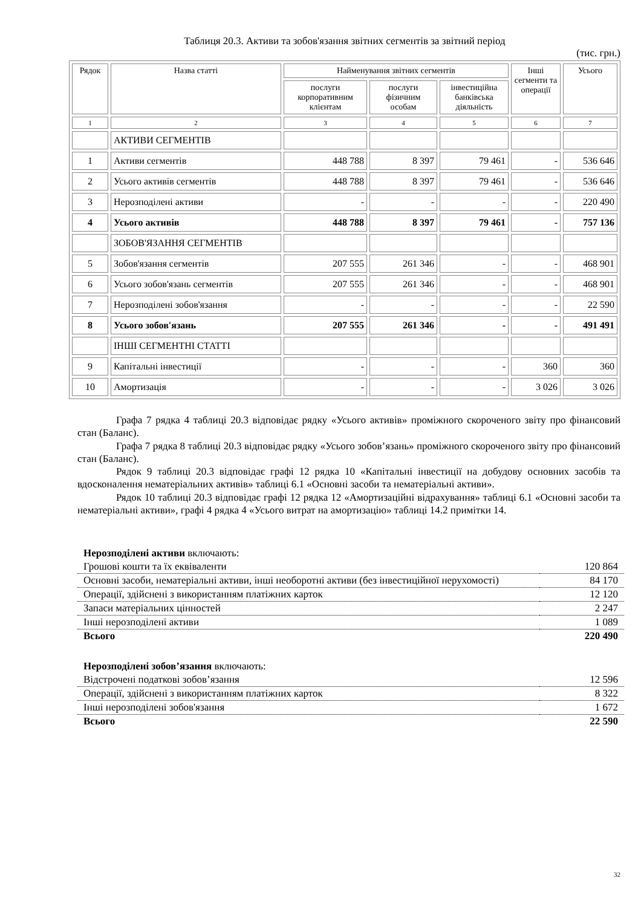Таблиця 20.3. Активи та зобов'язання звітних сегментів за звітний період
(тис. грн.)
| Рядок | Назва статті | Найменування звітних сегментів | | | Інші сегменти та операції | Усього |
| --- | --- | --- | --- | --- | --- | --- |
| | | послуги корпоративним клієнтам | послуги фізичним особам | інвестиційна банківська діяльність | | |
| 1 | 2 | 3 | 4 | 5 | 6 | 7 |
| | АКТИВИ СЕГМЕНТІВ | | | | | |
| 1 | Активи сегментів | 448 788 | 8 397 | 79 461 | - | 536 646 |
| 2 | Усього активів сегментів | 448 788 | 8 397 | 79 461 | - | 536 646 |
| 3 | Нерозподілені активи | - | - | - | - | 220 490 |
| 4 | Усього активів | 448 788 | 8 397 | 79 461 | - | 757 136 |
| | ЗОБОВ'ЯЗАННЯ СЕГМЕНТІВ | | | | | |
| 5 | Зобов'язання сегментів | 207 555 | 261 346 | - | - | 468 901 |
| 6 | Усього зобов'язань сегментів | 207 555 | 261 346 | - | - | 468 901 |
| 7 | Нерозподілені зобов'язання | - | - | - | - | 22 590 |
| 8 | Усього зобов'язань | 207 555 | 261 346 | - | - | 491 491 |
| | ІНШІ СЕГМЕНТНІ СТАТТІ | | | | | |
| 9 | Капітальні інвестиції | - | - | - | 360 | 360 |
| 10 | Амортизація | - | - | - | 3 026 | 3 026 |
Графа 7 рядка 4 таблиці 20.3 відповідає рядку «Усього активів» проміжного скороченого звіту про фінансовий стан (Баланс).
Графа 7 рядка 8 таблиці 20.3 відповідає рядку «Усього зобов’язань» проміжного скороченого звіту про фінансовий стан (Баланс).
Рядок 9 таблиці 20.3 відповідає графі 12 рядка 10 «Капітальні інвестиції на добудову основних засобів та вдосконалення нематеріальних активів» таблиці 6.1 «Основні засоби та нематеріальні активи».
Рядок 10 таблиці 20.3 відповідає графі 12 рядка 12 «Амортизаційні відрахування» таблиці 6.1 «Основні засоби та нематеріальні активи», графі 4 рядка 4 «Усього витрат на амортизацію» таблиці 14.2 примітки 14.
| Нерозподілені активи включають: | |
| Грошові кошти та їх еквіваленти | 120 864 |
| Основні засоби, нематеріальні активи, інші необоротні активи (без інвестиційної нерухомості) | 84 170 |
| Операції, здійснені з використанням платіжних карток | 12 120 |
| Запаси матеріальних цінностей | 2 247 |
| Інші нерозподілені активи | 1 089 |
| Всього | 220 490 |
| Нерозподілені зобов’язання включають: | |
| Відстрочені податкові зобов’язання | 12 596 |
| Операції, здійснені з використанням платіжних карток | 8 322 |
| Інші нерозподілені зобов'язання | 1 672 |
| Всього | 22 590 |
32